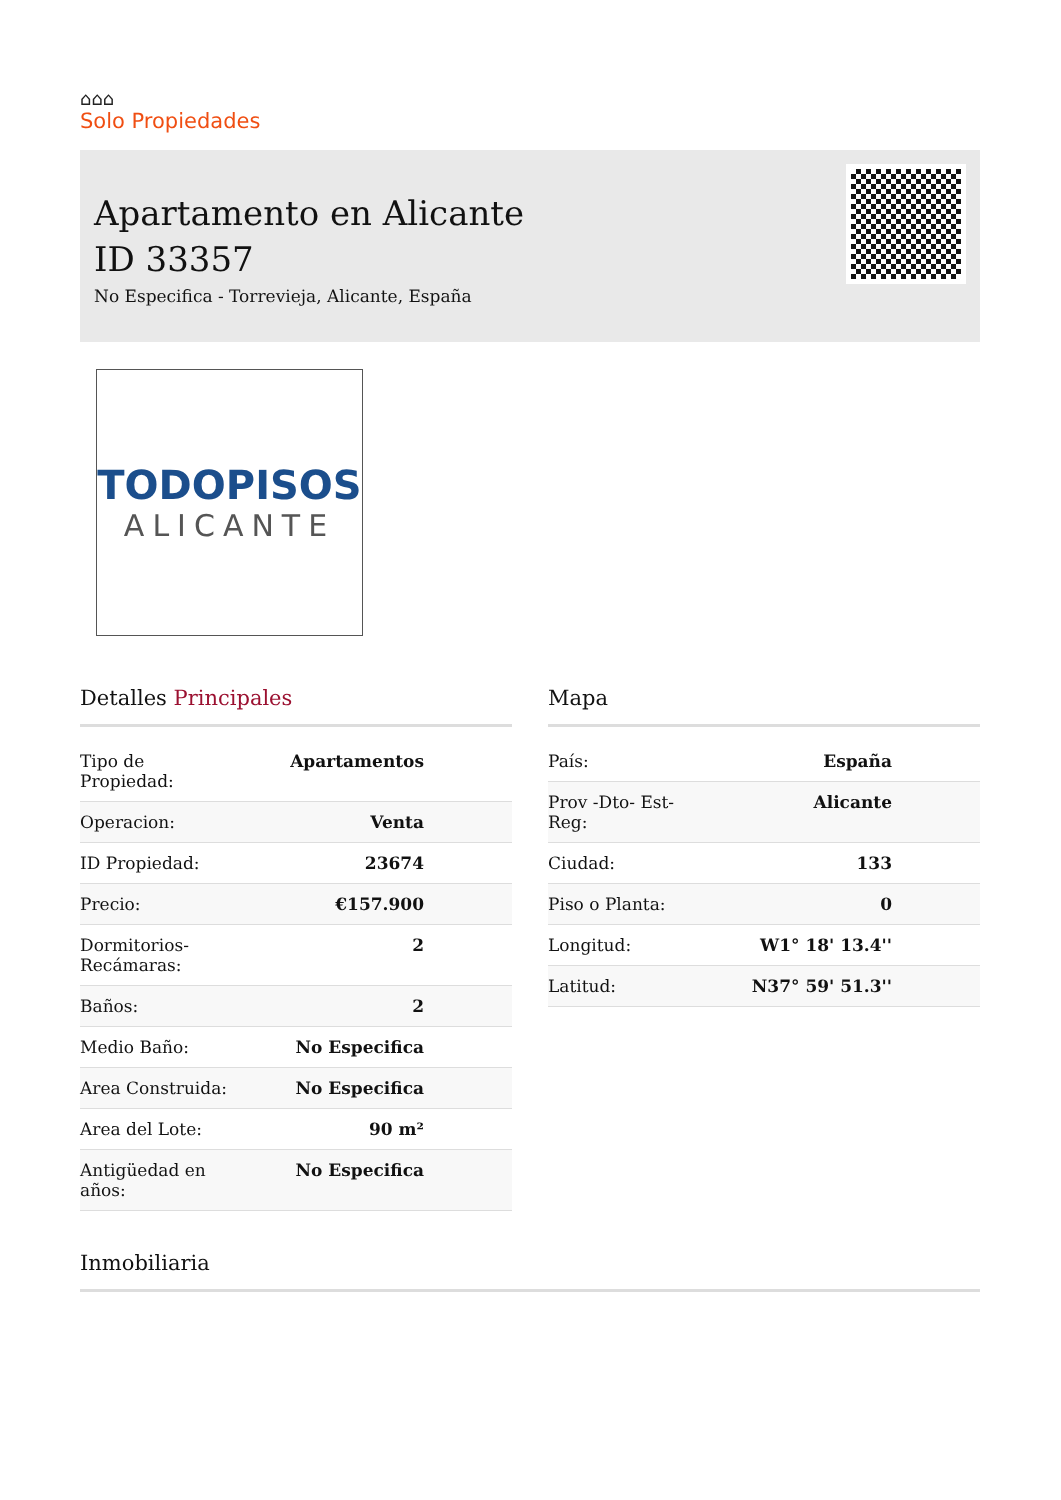⌂⌂⌂
Solo Propiedades
Apartamento en Alicante
ID 33357
No Especifica - Torrevieja, Alicante, España
TODOPISOS
ALICANTE
Detalles Principales
| Tipo de Propiedad: | Apartamentos |
| Operacion: | Venta |
| ID Propiedad: | 23674 |
| Precio: | €157.900 |
| Dormitorios-Recámaras: | 2 |
| Baños: | 2 |
| Medio Baño: | No Especifica |
| Area Construida: | No Especifica |
| Area del Lote: | 90 m² |
| Antigüedad en años: | No Especifica |
Mapa
| País: | España |
| Prov -Dto- Est-Reg: | Alicante |
| Ciudad: | 133 |
| Piso o Planta: | 0 |
| Longitud: | W1° 18' 13.4'' |
| Latitud: | N37° 59' 51.3'' |
Inmobiliaria